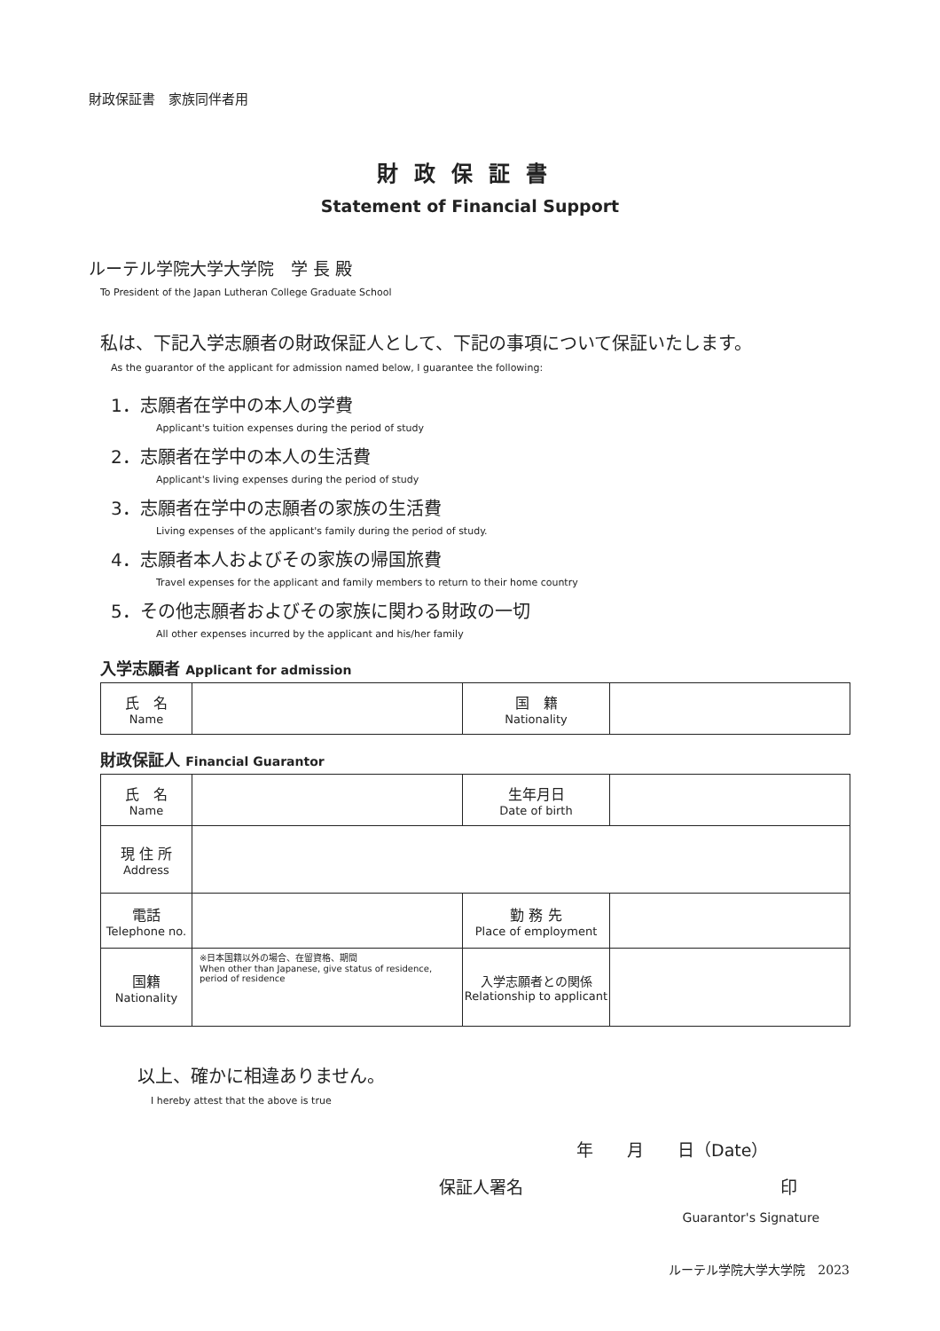財政保証書　家族同伴者用
財政保証書
Statement of Financial Support
ルーテル学院大学大学院　学 長 殿
To President of the Japan Lutheran College Graduate School
私は、下記入学志願者の財政保証人として、下記の事項について保証いたします。
As the guarantor of the applicant for admission named below, I guarantee the following:
1．志願者在学中の本人の学費
Applicant's tuition expenses during the period of study
2．志願者在学中の本人の生活費
Applicant's living expenses during the period of study
3．志願者在学中の志願者の家族の生活費
Living expenses of the applicant's family during the period of study.
4．志願者本人およびその家族の帰国旅費
Travel expenses for the applicant and family members to return to their home country
5．その他志願者およびその家族に関わる財政の一切
All other expenses incurred by the applicant and his/her family
入学志願者 Applicant for admission
| 氏 名 Name | | 国 籍 Nationality | |
財政保証人 Financial Guarantor
| 氏 名 Name | | 生年月日 Date of birth | |
| 現 住 所 Address | | | |
| 電話 Telephone no. | | 勤 務 先 Place of employment | |
| 国籍 Nationality | ※日本国籍以外の場合、在留資格、期間 When other than Japanese, give status of residence, period of residence | 入学志願者との関係 Relationship to applicant | |
以上、確かに相違ありません。
I hereby attest that the above is true
年　　月　　日（Date）
保証人署名 印
Guarantor's Signature
ルーテル学院大学大学院　2023